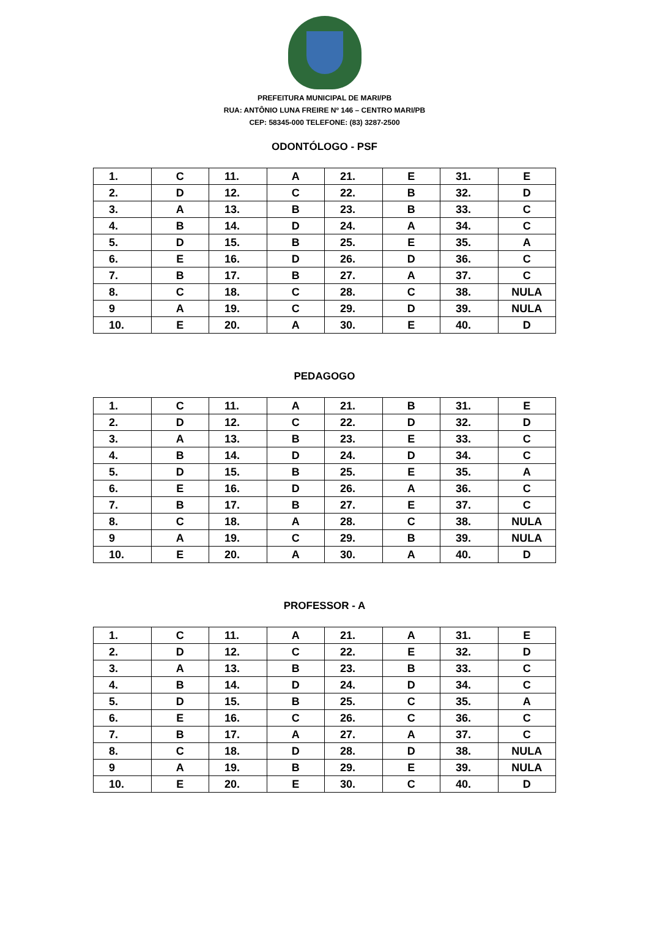PREFEITURA MUNICIPAL DE MARI/PB
RUA: ANTÔNIO LUNA FREIRE Nº 146 – CENTRO MARI/PB
CEP: 58345-000 TELEFONE: (83) 3287-2500
ODONTÓLOGO - PSF
| 1. | C | 11. | A | 21. | E | 31. | E |
| 2. | D | 12. | C | 22. | B | 32. | D |
| 3. | A | 13. | B | 23. | B | 33. | C |
| 4. | B | 14. | D | 24. | A | 34. | C |
| 5. | D | 15. | B | 25. | E | 35. | A |
| 6. | E | 16. | D | 26. | D | 36. | C |
| 7. | B | 17. | B | 27. | A | 37. | C |
| 8. | C | 18. | C | 28. | C | 38. | NULA |
| 9 | A | 19. | C | 29. | D | 39. | NULA |
| 10. | E | 20. | A | 30. | E | 40. | D |
PEDAGOGO
| 1. | C | 11. | A | 21. | B | 31. | E |
| 2. | D | 12. | C | 22. | D | 32. | D |
| 3. | A | 13. | B | 23. | E | 33. | C |
| 4. | B | 14. | D | 24. | D | 34. | C |
| 5. | D | 15. | B | 25. | E | 35. | A |
| 6. | E | 16. | D | 26. | A | 36. | C |
| 7. | B | 17. | B | 27. | E | 37. | C |
| 8. | C | 18. | A | 28. | C | 38. | NULA |
| 9 | A | 19. | C | 29. | B | 39. | NULA |
| 10. | E | 20. | A | 30. | A | 40. | D |
PROFESSOR - A
| 1. | C | 11. | A | 21. | A | 31. | E |
| 2. | D | 12. | C | 22. | E | 32. | D |
| 3. | A | 13. | B | 23. | B | 33. | C |
| 4. | B | 14. | D | 24. | D | 34. | C |
| 5. | D | 15. | B | 25. | C | 35. | A |
| 6. | E | 16. | C | 26. | C | 36. | C |
| 7. | B | 17. | A | 27. | A | 37. | C |
| 8. | C | 18. | D | 28. | D | 38. | NULA |
| 9 | A | 19. | B | 29. | E | 39. | NULA |
| 10. | E | 20. | E | 30. | C | 40. | D |